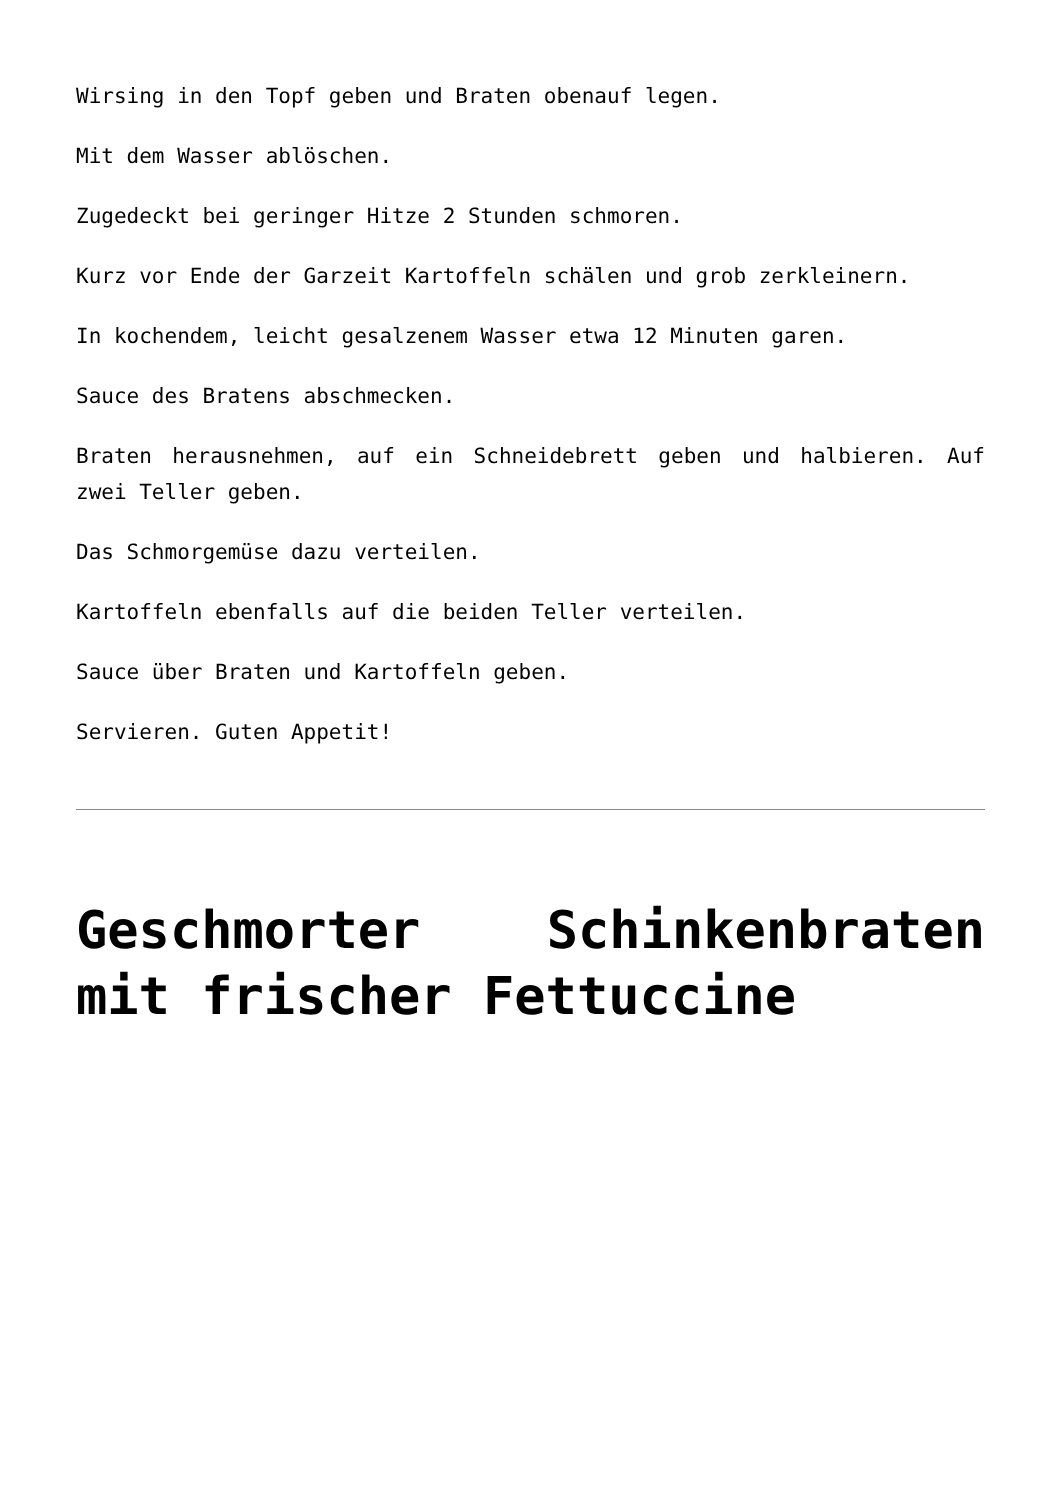Wirsing in den Topf geben und Braten obenauf legen.
Mit dem Wasser ablöschen.
Zugedeckt bei geringer Hitze 2 Stunden schmoren.
Kurz vor Ende der Garzeit Kartoffeln schälen und grob zerkleinern.
In kochendem, leicht gesalzenem Wasser etwa 12 Minuten garen.
Sauce des Bratens abschmecken.
Braten herausnehmen, auf ein Schneidebrett geben und halbieren. Auf zwei Teller geben.
Das Schmorgemüse dazu verteilen.
Kartoffeln ebenfalls auf die beiden Teller verteilen.
Sauce über Braten und Kartoffeln geben.
Servieren. Guten Appetit!
Geschmorter Schinkenbraten mit frischer Fettuccine